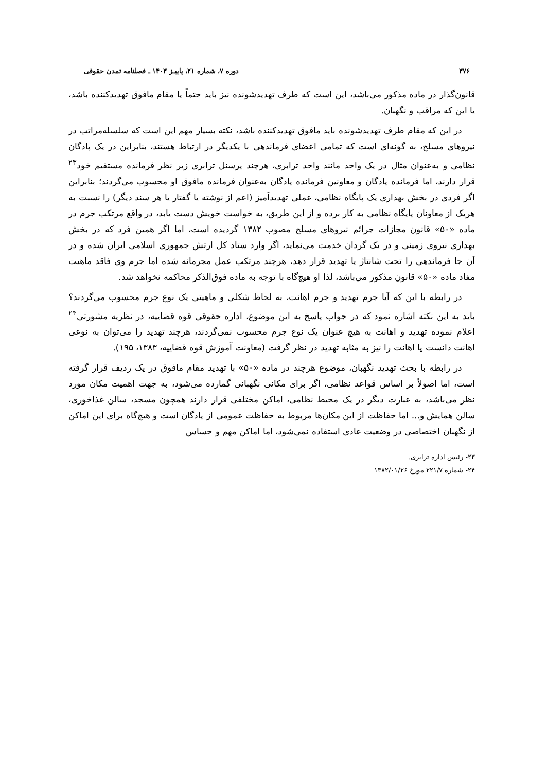۳۷۶ دوره ۷، شماره ۲۱، پاییـز ۱۴۰۳ ـ فصلنامه تمدن حقوقی
قانون‌گذار در ماده مذکور می‌باشد، این است که طرف تهدیدشونده نیز باید حتماً یا مقام مافوق تهدیدکننده باشد، یا این که مراقب و نگهبان.
در این که مقام طرف تهدیدشونده باید مافوق تهدیدکننده باشد، نکته بسیار مهم این است که سلسله‌مراتب در نیروهای مسلح، به گونه‌ای است که تمامی اعضای فرماندهی با یکدیگر در ارتباط هستند، بنابراین در یک پادگان نظامی و به‌عنوان مثال در یک واحد مانند واحد ترابری، هرچند پرسنل ترابری زیر نظر فرمانده مستقیم خود<sup>۲۳</sup> قرار دارند، اما فرمانده پادگان و معاونین فرمانده پادگان به‌عنوان فرمانده مافوق او محسوب می‌گردند؛ بنابراین اگر فردی در بخش بهداری یک پایگاه نظامی، عملی تهدیدآمیز (اعم از نوشته یا گفتار یا هر سند دیگر) را نسبت به هریک از معاونان پایگاه نظامی به کار برده و از این طریق، به خواست خویش دست یابد، در واقع مرتکب جرم در ماده «۵۰» قانون مجازات جرائم نیروهای مسلح مصوب ۱۳۸۲ گردیده است، اما اگر همین فرد که در بخش بهداری نیروی زمینی و در یک گردان خدمت می‌نماید، اگر وارد ستاد کل ارتش جمهوری اسلامی ایران شده و در آن جا فرماندهی را تحت شانتاژ یا تهدید قرار دهد، هرچند مرتکب عمل مجرمانه شده اما جرم وی فاقد ماهیت مفاد ماده «۵۰» قانون مذکور می‌باشد، لذا او هیچ‌گاه با توجه به ماده فوق‌الذکر محاکمه نخواهد شد.
در رابطه با این که آیا جرم تهدید و جرم اهانت، به لحاظ شکلی و ماهیتی یک نوع جرم محسوب می‌گردند؟ باید به این نکته اشاره نمود که در جواب پاسخ به این موضوع، اداره حقوقی قوه قضاییه، در نظریه مشورتی<sup>۲۴</sup> اعلام نموده تهدید و اهانت به هیچ عنوان یک نوع جرم محسوب نمی‌گردند، هرچند تهدید را می‌توان به نوعی اهانت دانست یا اهانت را نیز به مثابه تهدید در نظر گرفت (معاونت آموزش قوه قضاییه، ۱۳۸۳، ۱۹۵).
در رابطه با بحث تهدید نگهبان، موضوع هرچند در ماده «۵۰» با تهدید مقام مافوق در یک ردیف قرار گرفته است، اما اصولاً بر اساس قواعد نظامی، اگر برای مکانی نگهبانی گمارده می‌شود، به جهت اهمیت مکان مورد نظر می‌باشد، به عبارت دیگر در یک محیط نظامی، اماکن مختلفی قرار دارند همچون مسجد، سالن غذاخوری، سالن همایش و... اما حفاظت از این مکان‌ها مربوط به حفاظت عمومی از پادگان است و هیچ‌گاه برای این اماکن از نگهبان اختصاصی در وضعیت عادی استفاده نمی‌شود، اما اماکن مهم و حساس
۲۳- رئیس اداره ترابری.
۲۴- شماره ۲۲۱/۷ مورخ ۱۳۸۲/۰۱/۲۶